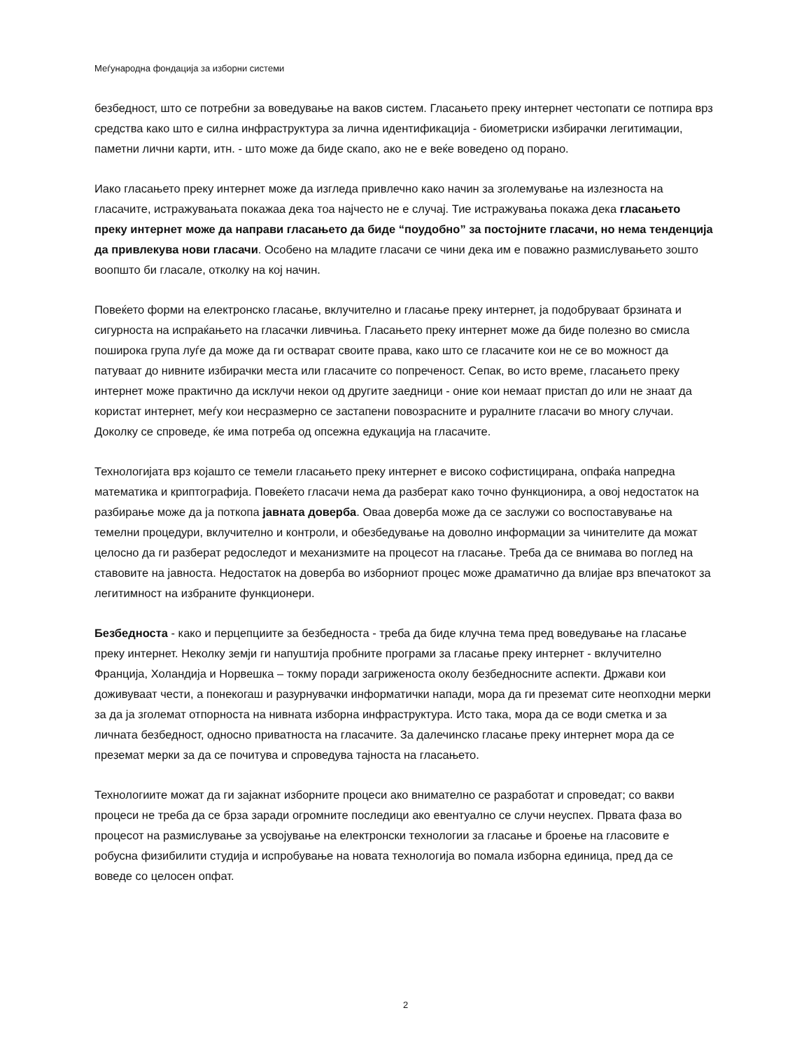Меѓународна фондација за изборни системи
безбедност, што се потребни за воведување на ваков систем. Гласањето преку интернет честопати се потпира врз средства како што е силна инфраструктура за лична идентификација - биометриски избирачки легитимации, паметни лични карти, итн. - што може да биде скапо, ако не е веќе воведено од порано.
Иако гласањето преку интернет може да изгледа привлечно како начин за зголемување на излезноста на гласачите, истражувањата покажаа дека тоа најчесто не е случај. Тие истражувања покажа дека гласањето преку интернет може да направи гласањето да биде “поудобно” за постојните гласачи, но нема тенденција да привлекува нови гласачи. Особено на младите гласачи се чини дека им е поважно размислувањето зошто воопшто би гласале, отколку на кој начин.
Повеќето форми на електронско гласање, вклучително и гласање преку интернет, ја подобруваат брзината и сигурноста на испраќањето на гласачки ливчиња. Гласањето преку интернет може да биде полезно во смисла поширока група луѓе да може да ги остварат своите права, како што се гласачите кои не се во можност да патуваат до нивните избирачки места или гласачите со попреченост. Сепак, во исто време, гласањето преку интернет може практично да исклучи некои од другите заедници - оние кои немаат пристап до или не знаат да користат интернет, меѓу кои несразмерно се застапени повозрасните и руралните гласачи во многу случаи. Доколку се спроведе, ќе има потреба од опсежна едукација на гласачите.
Технологијата врз којашто се темели гласањето преку интернет е високо софистицирана, опфаќа напредна математика и криптографија. Повеќето гласачи нема да разберат како точно функционира, а овој недостаток на разбирање може да ја поткопа јавната доверба. Оваа доверба може да се заслужи со воспоставување на темелни процедури, вклучително и контроли, и обезбедување на доволно информации за чинителите да можат целосно да ги разберат редоследот и механизмите на процесот на гласање. Треба да се внимава во поглед на ставовите на јавноста. Недостаток на доверба во изборниот процес може драматично да влијае врз впечатокот за легитимност на избраните функционери.
Безбедноста - како и перцепциите за безбедноста - треба да биде клучна тема пред воведување на гласање преку интернет. Неколку земји ги напуштија пробните програми за гласање преку интернет - вклучително Франција, Холандија и Норвешка – токму поради загриженоста околу безбедносните аспекти. Држави кои доживуваат чести, а понекогаш и разурнувачки информатички напади, мора да ги преземат сите неопходни мерки за да ја зголемат отпорноста на нивната изборна инфраструктура. Исто така, мора да се води сметка и за личната безбедност, односно приватноста на гласачите. За далечинско гласање преку интернет мора да се преземат мерки за да се почитува и спроведува тајноста на гласањето.
Технологиите можат да ги зајакнат изборните процеси ако внимателно се разработат и спроведат; со вакви процеси не треба да се брза заради огромните последици ако евентуално се случи неуспех. Првата фаза во процесот на размислување за усвојување на електронски технологии за гласање и броење на гласовите е робусна физибилити студија и испробување на новата технологија во помала изборна единица, пред да се воведе со целосен опфат.
2